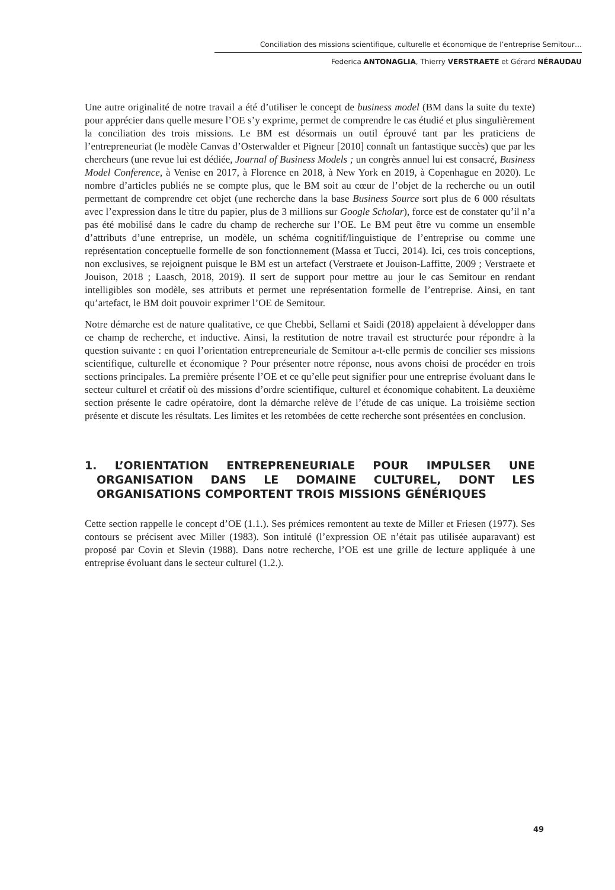Conciliation des missions scientifique, culturelle et économique de l’entreprise Semitour…
Federica ANTONAGLIA, Thierry VERSTRAETE et Gérard NÉRAUDAU
Une autre originalité de notre travail a été d’utiliser le concept de business model (BM dans la suite du texte) pour apprécier dans quelle mesure l’OE s’y exprime, permet de comprendre le cas étudié et plus singulièrement la conciliation des trois missions. Le BM est désormais un outil éprouvé tant par les praticiens de l’entrepreneuriat (le modèle Canvas d’Osterwalder et Pigneur [2010] connaît un fantastique succès) que par les chercheurs (une revue lui est dédiée, Journal of Business Models ; un congrès annuel lui est consacré, Business Model Conference, à Venise en 2017, à Florence en 2018, à New York en 2019, à Copenhague en 2020). Le nombre d’articles publiés ne se compte plus, que le BM soit au cœur de l’objet de la recherche ou un outil permettant de comprendre cet objet (une recherche dans la base Business Source sort plus de 6 000 résultats avec l’expression dans le titre du papier, plus de 3 millions sur Google Scholar), force est de constater qu’il n’a pas été mobilisé dans le cadre du champ de recherche sur l’OE. Le BM peut être vu comme un ensemble d’attributs d’une entreprise, un modèle, un schéma cognitif/linguistique de l’entreprise ou comme une représentation conceptuelle formelle de son fonctionnement (Massa et Tucci, 2014). Ici, ces trois conceptions, non exclusives, se rejoignent puisque le BM est un artefact (Verstraete et Jouison-Laffitte, 2009 ; Verstraete et Jouison, 2018 ; Laasch, 2018, 2019). Il sert de support pour mettre au jour le cas Semitour en rendant intelligibles son modèle, ses attributs et permet une représentation formelle de l’entreprise. Ainsi, en tant qu’artefact, le BM doit pouvoir exprimer l’OE de Semitour.
Notre démarche est de nature qualitative, ce que Chebbi, Sellami et Saidi (2018) appelaient à développer dans ce champ de recherche, et inductive. Ainsi, la restitution de notre travail est structurée pour répondre à la question suivante : en quoi l’orientation entrepreneuriale de Semitour a-t-elle permis de concilier ses missions scientifique, culturelle et économique ? Pour présenter notre réponse, nous avons choisi de procéder en trois sections principales. La première présente l’OE et ce qu’elle peut signifier pour une entreprise évoluant dans le secteur culturel et créatif où des missions d’ordre scientifique, culturel et économique cohabitent. La deuxième section présente le cadre opératoire, dont la démarche relève de l’étude de cas unique. La troisième section présente et discute les résultats. Les limites et les retombées de cette recherche sont présentées en conclusion.
1. L’ORIENTATION ENTREPRENEURIALE POUR IMPULSER UNE ORGANISATION DANS LE DOMAINE CULTUREL, DONT LES ORGANISATIONS COMPORTENT TROIS MISSIONS GÉNÉRIQUES
Cette section rappelle le concept d’OE (1.1.). Ses prémices remontent au texte de Miller et Friesen (1977). Ses contours se précisent avec Miller (1983). Son intitulé (l’expression OE n’était pas utilisée auparavant) est proposé par Covin et Slevin (1988). Dans notre recherche, l’OE est une grille de lecture appliquée à une entreprise évoluant dans le secteur culturel (1.2.).
49